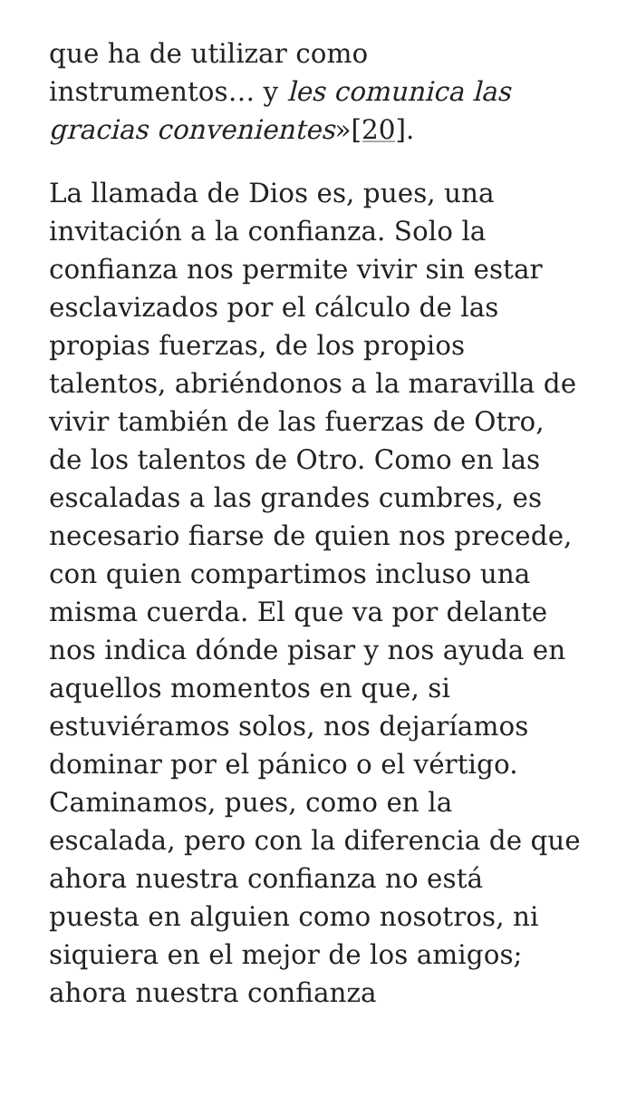que ha de utilizar como instrumentos… y les comunica las gracias convenientes»[20].
La llamada de Dios es, pues, una invitación a la confianza. Solo la confianza nos permite vivir sin estar esclavizados por el cálculo de las propias fuerzas, de los propios talentos, abriéndonos a la maravilla de vivir también de las fuerzas de Otro, de los talentos de Otro. Como en las escaladas a las grandes cumbres, es necesario fiarse de quien nos precede, con quien compartimos incluso una misma cuerda. El que va por delante nos indica dónde pisar y nos ayuda en aquellos momentos en que, si estuviéramos solos, nos dejaríamos dominar por el pánico o el vértigo. Caminamos, pues, como en la escalada, pero con la diferencia de que ahora nuestra confianza no está puesta en alguien como nosotros, ni siquiera en el mejor de los amigos; ahora nuestra confianza